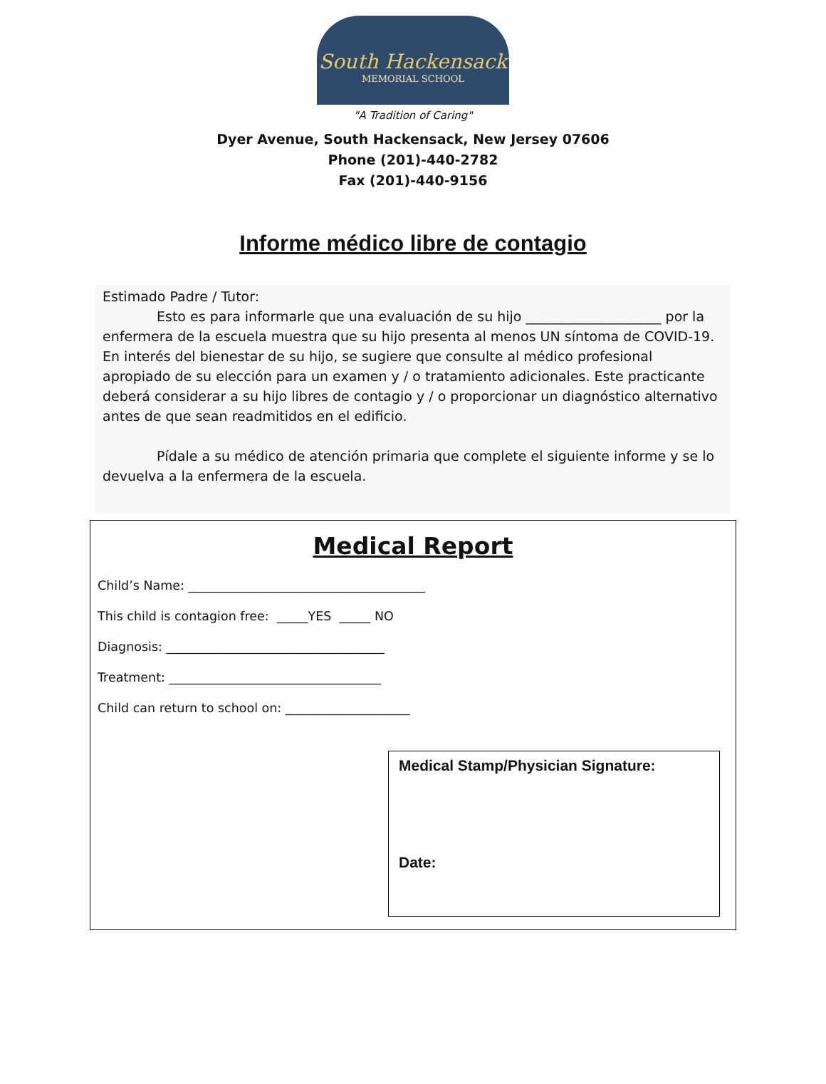South Hackensack
MEMORIAL SCHOOL
"A Tradition of Caring"
Dyer Avenue, South Hackensack, New Jersey 07606
Phone (201)-440-2782
Fax (201)-440-9156
Informe médico libre de contagio
Estimado Padre / Tutor:
    Esto es para informarle que una evaluación de su hijo ____________________ por la enfermera de la escuela muestra que su hijo presenta al menos UN síntoma de COVID-19. En interés del bienestar de su hijo, se sugiere que consulte al médico profesional apropiado de su elección para un examen y / o tratamiento adicionales. Este practicante deberá considerar a su hijo libres de contagio y / o proporcionar un diagnóstico alternativo antes de que sean readmitidos en el edificio.
    Pídale a su médico de atención primaria que complete el siguiente informe y se lo devuelva a la enfermera de la escuela.
Medical Report
Child’s Name: ______________________________________
This child is contagion free: _____YES _____ NO
Diagnosis: ___________________________________
Treatment: __________________________________
Child can return to school on: ____________________
Medical Stamp/Physician Signature:
Date: